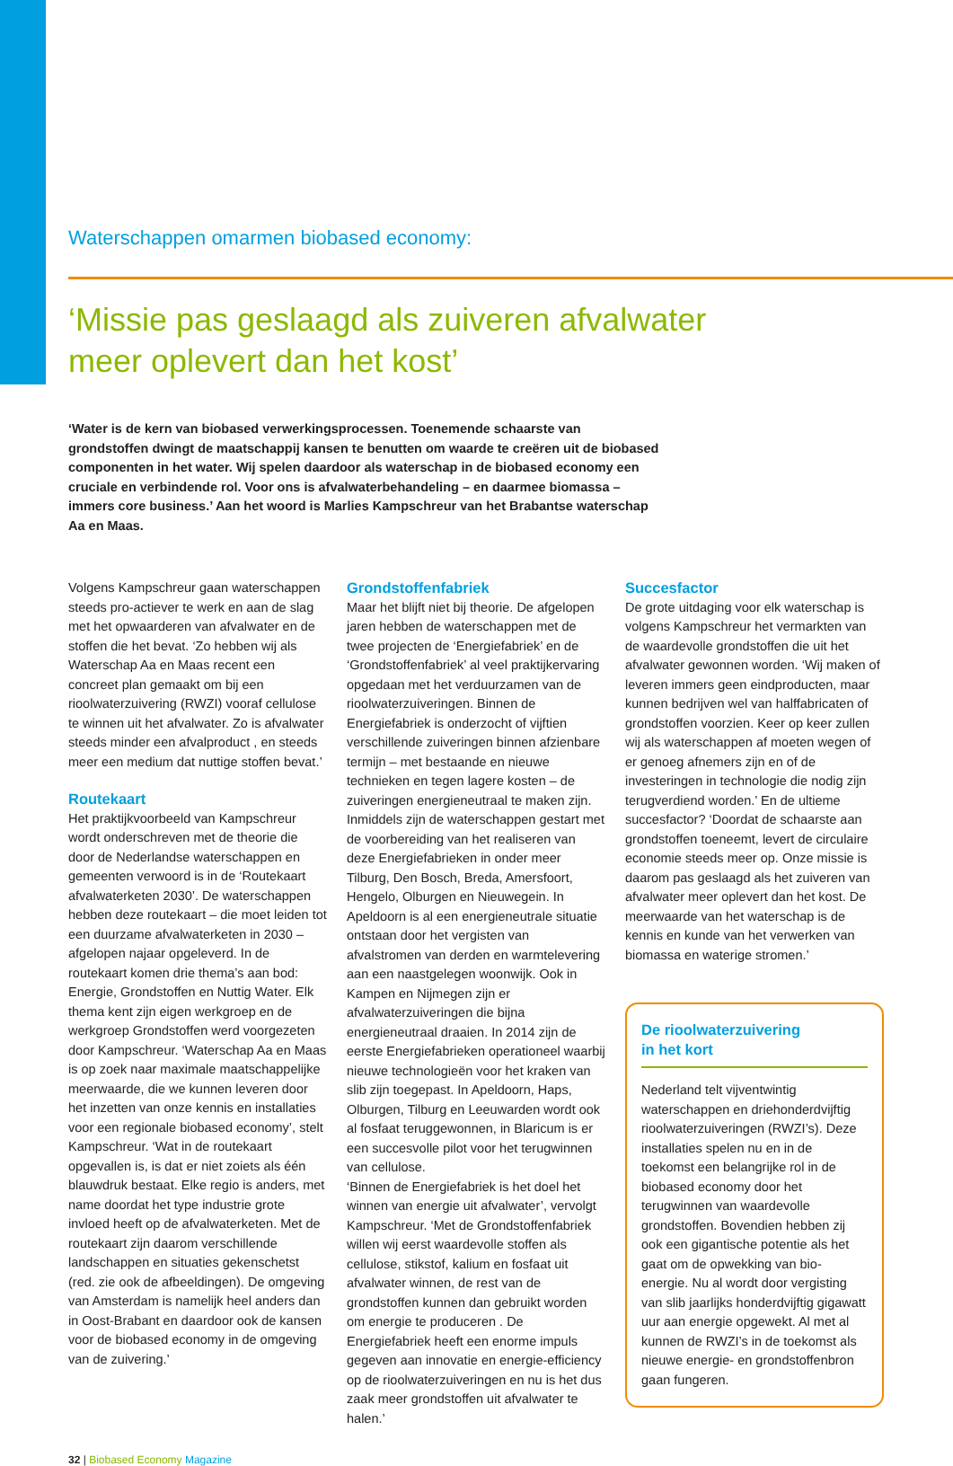Waterschappen omarmen biobased economy:
‘Missie pas geslaagd als zuiveren afvalwater
meer oplevert dan het kost’
‘Water is de kern van biobased verwerkingsprocessen. Toenemende schaarste van grondstoffen dwingt de maatschappij kansen te benutten om waarde te creëren uit de biobased componenten in het water. Wij spelen daardoor als waterschap in de biobased economy een cruciale en verbindende rol. Voor ons is afvalwaterbehandeling – en daarmee biomassa – immers core business.’ Aan het woord is Marlies Kampschreur van het Brabantse waterschap Aa en Maas.
Volgens Kampschreur gaan waterschappen steeds pro-actiever te werk en aan de slag met het opwaarderen van afvalwater en de stoffen die het bevat. ‘Zo hebben wij als Waterschap Aa en Maas recent een concreet plan gemaakt om bij een rioolwaterzuivering (RWZI) vooraf cellulose te winnen uit het afvalwater. Zo is afvalwater steeds minder een afvalproduct , en steeds meer een medium dat nuttige stoffen bevat.’
Routekaart
Het praktijkvoorbeeld van Kampschreur wordt onderschreven met de theorie die door de Nederlandse waterschappen en gemeenten verwoord is in de ‘Routekaart afvalwaterketen 2030’. De waterschappen hebben deze routekaart – die moet leiden tot een duurzame afvalwaterketen in 2030 – afgelopen najaar opgeleverd. In de routekaart komen drie thema’s aan bod: Energie, Grondstoffen en Nuttig Water. Elk thema kent zijn eigen werkgroep en de werkgroep Grondstoffen werd voorgezeten door Kampschreur. ‘Waterschap Aa en Maas is op zoek naar maximale maatschappelijke meerwaarde, die we kunnen leveren door het inzetten van onze kennis en installaties voor een regionale biobased economy’, stelt Kampschreur. ‘Wat in de routekaart opgevallen is, is dat er niet zoiets als één blauwdruk bestaat. Elke regio is anders, met name doordat het type industrie grote invloed heeft op de afvalwaterketen. Met de routekaart zijn daarom verschillende landschappen en situaties gekenschetst (red. zie ook de afbeeldingen). De omgeving van Amsterdam is namelijk heel anders dan in Oost-Brabant en daardoor ook de kansen voor de biobased economy in de omgeving van de zuivering.’
Grondstoffenfabriek
Maar het blijft niet bij theorie. De afgelopen jaren hebben de waterschappen met de twee projecten de ‘Energiefabriek’ en de ‘Grondstoffenfabriek’ al veel praktijkervaring opgedaan met het verduurzamen van de rioolwaterzuiveringen. Binnen de Energiefabriek is onderzocht of vijftien verschillende zuiveringen binnen afzienbare termijn – met bestaande en nieuwe technieken en tegen lagere kosten – de zuiveringen energieneutraal te maken zijn. Inmiddels zijn de waterschappen gestart met de voorbereiding van het realiseren van deze Energiefabrieken in onder meer Tilburg, Den Bosch, Breda, Amersfoort, Hengelo, Olburgen en Nieuwegein. In Apeldoorn is al een energieneutrale situatie ontstaan door het vergisten van afvalstromen van derden en warmtelevering aan een naastgelegen woonwijk. Ook in Kampen en Nijmegen zijn er afvalwaterzuiveringen die bijna energieneutraal draaien. In 2014 zijn de eerste Energiefabrieken operationeel waarbij nieuwe technologieën voor het kraken van slib zijn toegepast. In Apeldoorn, Haps, Olburgen, Tilburg en Leeuwarden wordt ook al fosfaat teruggewonnen, in Blaricum is er een succesvolle pilot voor het terugwinnen van cellulose.
‘Binnen de Energiefabriek is het doel het winnen van energie uit afvalwater’, vervolgt Kampschreur. ‘Met de Grondstoffenfabriek willen wij eerst waardevolle stoffen als cellulose, stikstof, kalium en fosfaat uit afvalwater winnen, de rest van de grondstoffen kunnen dan gebruikt worden om energie te produceren . De Energiefabriek heeft een enorme impuls gegeven aan innovatie en energie-efficiency op de rioolwaterzuiveringen en nu is het dus zaak meer grondstoffen uit afvalwater te halen.’
Succesfactor
De grote uitdaging voor elk waterschap is volgens Kampschreur het vermarkten van de waardevolle grondstoffen die uit het afvalwater gewonnen worden. ‘Wij maken of leveren immers geen eindproducten, maar kunnen bedrijven wel van halffabricaten of grondstoffen voorzien. Keer op keer zullen wij als waterschappen af moeten wegen of er genoeg afnemers zijn en of de investeringen in technologie die nodig zijn terugverdiend worden.’ En de ultieme succesfactor? ‘Doordat de schaarste aan grondstoffen toeneemt, levert de circulaire economie steeds meer op. Onze missie is daarom pas geslaagd als het zuiveren van afvalwater meer oplevert dan het kost. De meerwaarde van het waterschap is de kennis en kunde van het verwerken van biomassa en waterige stromen.’
De rioolwaterzuivering
in het kort
Nederland telt vijventwintig waterschappen en driehonderdvijftig rioolwaterzuiveringen (RWZI’s). Deze installaties spelen nu en in de toekomst een belangrijke rol in de biobased economy door het terugwinnen van waardevolle grondstoffen. Bovendien hebben zij ook een gigantische potentie als het gaat om de opwekking van bio-energie. Nu al wordt door vergisting van slib jaarlijks honderdvijftig gigawatt uur aan energie opgewekt. Al met al kunnen de RWZI’s in de toekomst als nieuwe energie- en grondstoffenbron gaan fungeren.
32 | Biobased Economy Magazine